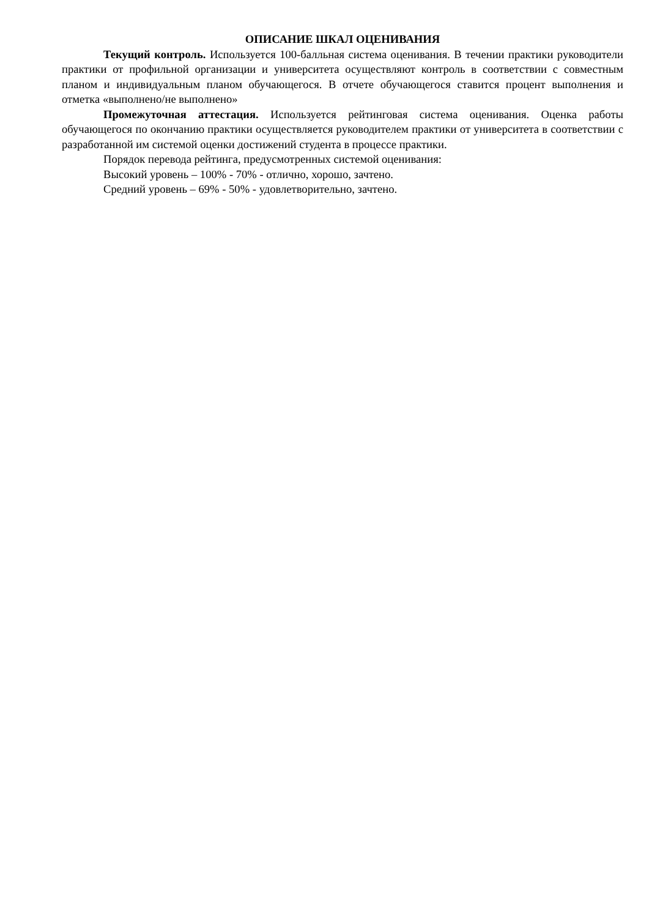ОПИСАНИЕ ШКАЛ ОЦЕНИВАНИЯ
Текущий контроль. Используется 100-балльная система оценивания. В течении практики руководители практики от профильной организации и университета осуществляют контроль в соответствии с совместным планом и индивидуальным планом обучающегося. В отчете обучающегося ставится процент выполнения и отметка «выполнено/не выполнено»
Промежуточная аттестация. Используется рейтинговая система оценивания. Оценка работы обучающегося по окончанию практики осуществляется руководителем практики от университета в соответствии с разработанной им системой оценки достижений студента в процессе практики.
Порядок перевода рейтинга, предусмотренных системой оценивания:
Высокий уровень – 100% - 70% - отлично, хорошо, зачтено.
Средний уровень – 69% - 50% - удовлетворительно, зачтено.